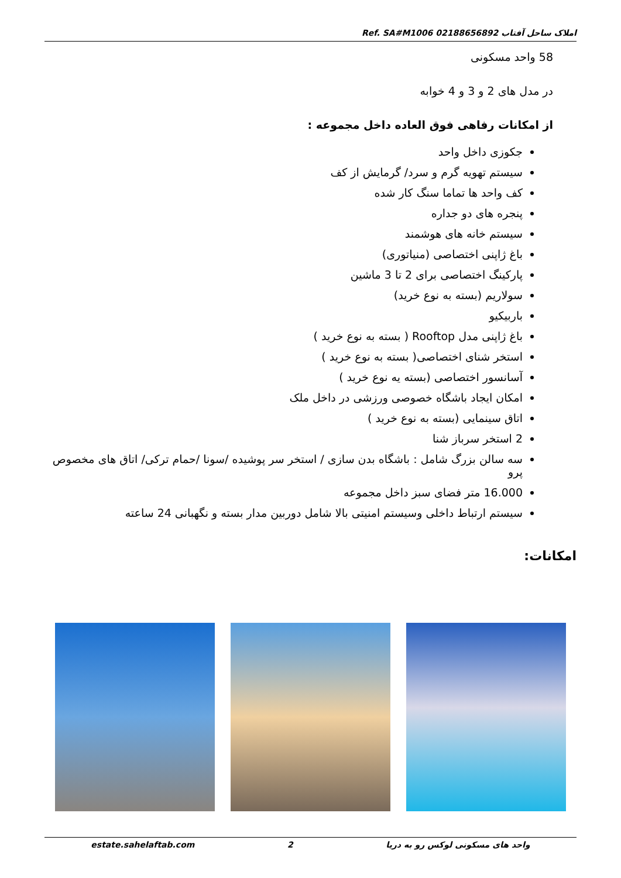Ref. SA#M1006 املاک ساحل آفتاب 02188656892
58 واحد مسکونی
در مدل های 2 و 3 و 4 خوابه
از امکانات رفاهی فوق العاده داخل مجموعه :
جکوزی داخل واحد
سیستم تهویه گرم و سرد/ گرمایش از کف
کف واحد ها تماما سنگ کار شده
پنجره های دو جداره
سیستم خانه های هوشمند
باغ ژاپنی اختصاصی (منیاتوری)
پارکینگ اختصاصی برای 2 تا 3 ماشین
سولاریم (بسته به نوع خرید)
باربیکیو
باغ ژاپنی مدل Rooftop ( بسته به نوع خرید )
استخر شنای اختصاصی( بسته به نوع خرید )
آسانسور اختصاصی (بسته یه نوع خرید )
امکان ایجاد باشگاه خصوصی ورزشی در داخل ملک
اتاق سینمایی (بسته به نوع خرید )
2 استخر سرباز شنا
سه سالن بزرگ شامل : باشگاه بدن سازی / استخر سر پوشیده /سونا /حمام ترکی/ اتاق های مخصوص پرو
16.000 متر فضای سبز داخل مجموعه
سیستم ارتباط داخلی وسیستم امنیتی بالا شامل دوربین مدار بسته و نگهبانی 24 ساعته
امکانات:
estate.sahelaftab.com 2 واحد های مسکونی لوکس رو به دریا